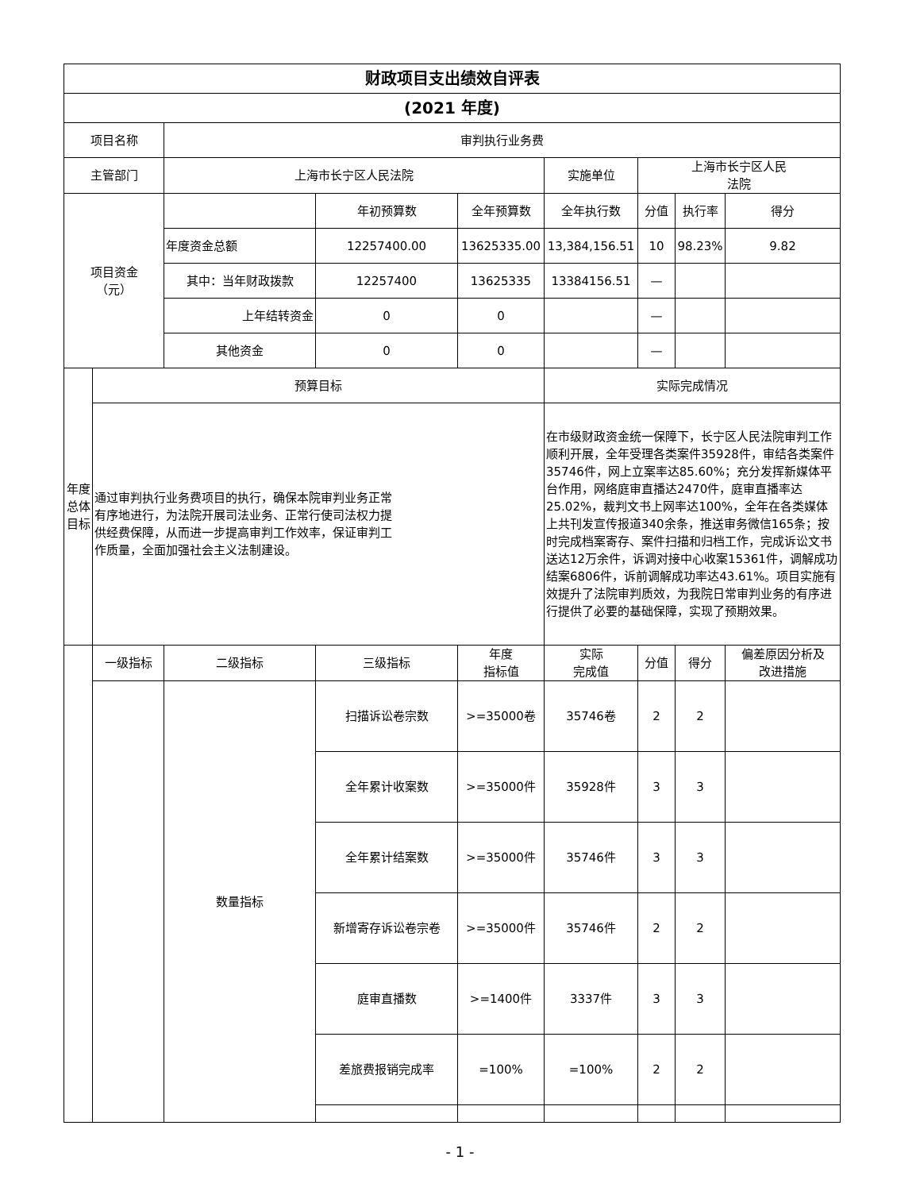| 财政项目支出绩效自评表 | | | | | | | | |
| (2021 年度) | | | | | | | | |
| 项目名称 | | 审判执行业务费 | | | | | | |
| 主管部门 | | 上海市长宁区人民法院 | | | 实施单位 | 上海市长宁区人民 法院 | | |
| 项目资金 （元） | | | 年初预算数 | 全年预算数 | 全年执行数 | 分值 | 执行率 | 得分 |
| | | 年度资金总额 | 12257400.00 | 13625335.00 | 13,384,156.51 | 10 | 98.23% | 9.82 |
| | | 其中：当年财政拨款 | 12257400 | 13625335 | 13384156.51 | — | | |
| | | 上年结转资金 | 0 | 0 | | — | | |
| | | 其他资金 | 0 | 0 | | — | | |
| 年度 总体 目标 | 预算目标 | | | | 实际完成情况 | | | |
| | 通过审判执行业务费项目的执行，确保本院审判业务正常 有序地进行，为法院开展司法业务、正常行使司法权力提 供经费保障，从而进一步提高审判工作效率，保证审判工 作质量，全面加强社会主义法制建设。 | | | | 在市级财政资金统一保障下，长宁区人民法院审判工作顺利开展，全年受理各类案件35928件，审结各类案件35746件，网上立案率达85.60%；充分发挥新媒体平台作用，网络庭审直播达2470件，庭审直播率达25.02%，裁判文书上网率达100%，全年在各类媒体上共刊发宣传报道340余条，推送审务微信165条；按时完成档案寄存、案件扫描和归档工作，完成诉讼文书送达12万余件，诉调对接中心收案15361件，调解成功结案6806件，诉前调解成功率达43.61%。项目实施有效提升了法院审判质效，为我院日常审判业务的有序进行提供了必要的基础保障，实现了预期效果。 | | | |
| | 一级指标 | 二级指标 | 三级指标 | 年度 指标值 | 实际 完成值 | 分值 | 得分 | 偏差原因分析及 改进措施 |
| | | 数量指标 | 扫描诉讼卷宗数 | >=35000卷 | 35746卷 | 2 | 2 | |
| | | | 全年累计收案数 | >=35000件 | 35928件 | 3 | 3 | |
| | | | 全年累计结案数 | >=35000件 | 35746件 | 3 | 3 | |
| | | | 新增寄存诉讼卷宗卷 | >=35000件 | 35746件 | 2 | 2 | |
| | | | 庭审直播数 | >=1400件 | 3337件 | 3 | 3 | |
| | | | 差旅费报销完成率 | =100% | =100% | 2 | 2 | |
- 1 -